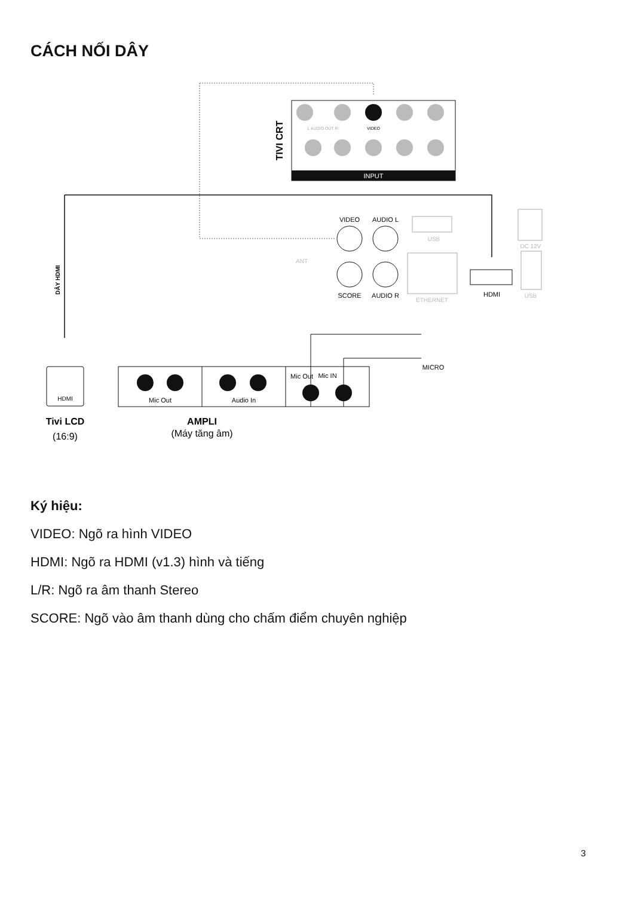CÁCH NỐI DÂY
INPUT
TIVI CRT
VIDEO
L AUDIO OUT R
DÂY HDMI
VIDEO
AUDIO L
SCORE
AUDIO R
HDMI
MICRO
Mic Out
ANT
USB
ETHERNET
DC 12V
USB
HDMI
Mic IN
Audio In
Mic Out
Tivi LCD
(16:9)
AMPLI
(Máy tăng âm)
Ký hiệu:
VIDEO: Ngõ ra hình VIDEO
HDMI: Ngõ ra HDMI (v1.3) hình và tiếng
L/R: Ngõ ra âm thanh Stereo
SCORE: Ngõ vào âm thanh dùng cho chấm điểm chuyên nghiệp
3